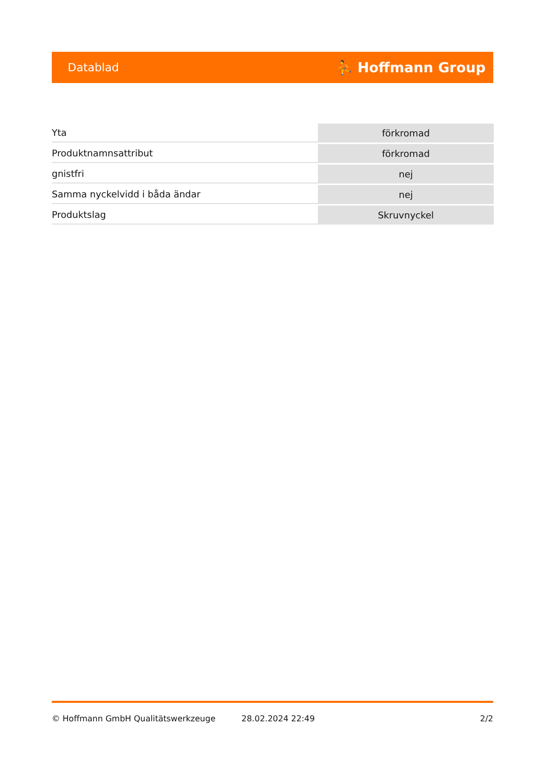Datablad ⛹ Hoffmann Group
| Yta | förkromad |
| Produktnamnsattribut | förkromad |
| gnistfri | nej |
| Samma nyckelvidd i båda ändar | nej |
| Produktslag | Skruvnyckel |
© Hoffmann GmbH Qualitätswerkzeuge 28.02.2024 22:49 2/2